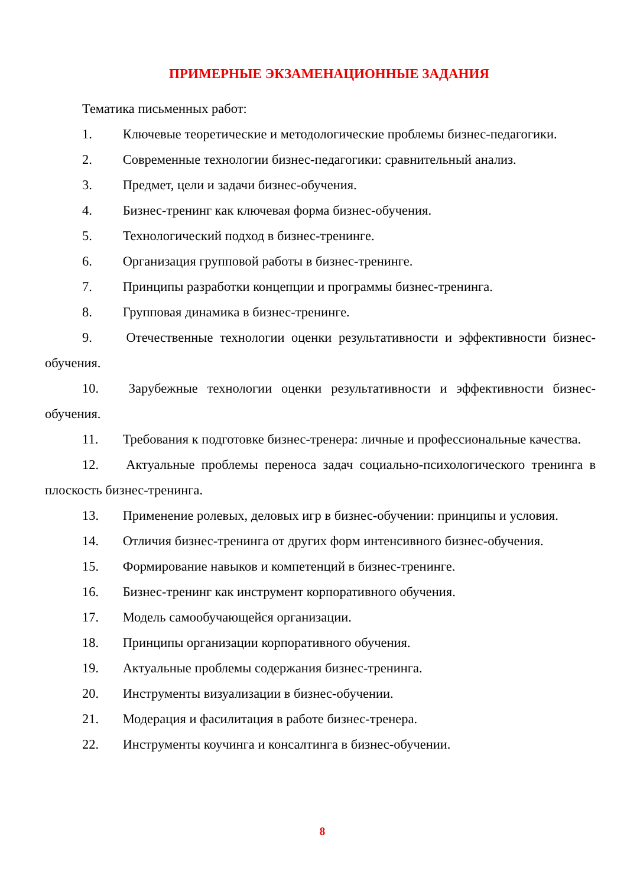ПРИМЕРНЫЕ ЭКЗАМЕНАЦИОННЫЕ ЗАДАНИЯ
Тематика письменных работ:
1. Ключевые теоретические и методологические проблемы бизнес-педагогики.
2. Современные технологии бизнес-педагогики: сравнительный анализ.
3. Предмет, цели и задачи бизнес-обучения.
4. Бизнес-тренинг как ключевая форма бизнес-обучения.
5. Технологический подход в бизнес-тренинге.
6. Организация групповой работы в бизнес-тренинге.
7. Принципы разработки концепции и программы бизнес-тренинга.
8. Групповая динамика в бизнес-тренинге.
9. Отечественные технологии оценки результативности и эффективности бизнес-обучения.
10. Зарубежные технологии оценки результативности и эффективности бизнес-обучения.
11. Требования к подготовке бизнес-тренера: личные и профессиональные качества.
12. Актуальные проблемы переноса задач социально-психологического тренинга в плоскость бизнес-тренинга.
13. Применение ролевых, деловых игр в бизнес-обучении: принципы и условия.
14. Отличия бизнес-тренинга от других форм интенсивного бизнес-обучения.
15. Формирование навыков и компетенций в бизнес-тренинге.
16. Бизнес-тренинг как инструмент корпоративного обучения.
17. Модель самообучающейся организации.
18. Принципы организации корпоративного обучения.
19. Актуальные проблемы содержания бизнес-тренинга.
20. Инструменты визуализации в бизнес-обучении.
21. Модерация и фасилитация в работе бизнес-тренера.
22. Инструменты коучинга и консалтинга в бизнес-обучении.
8